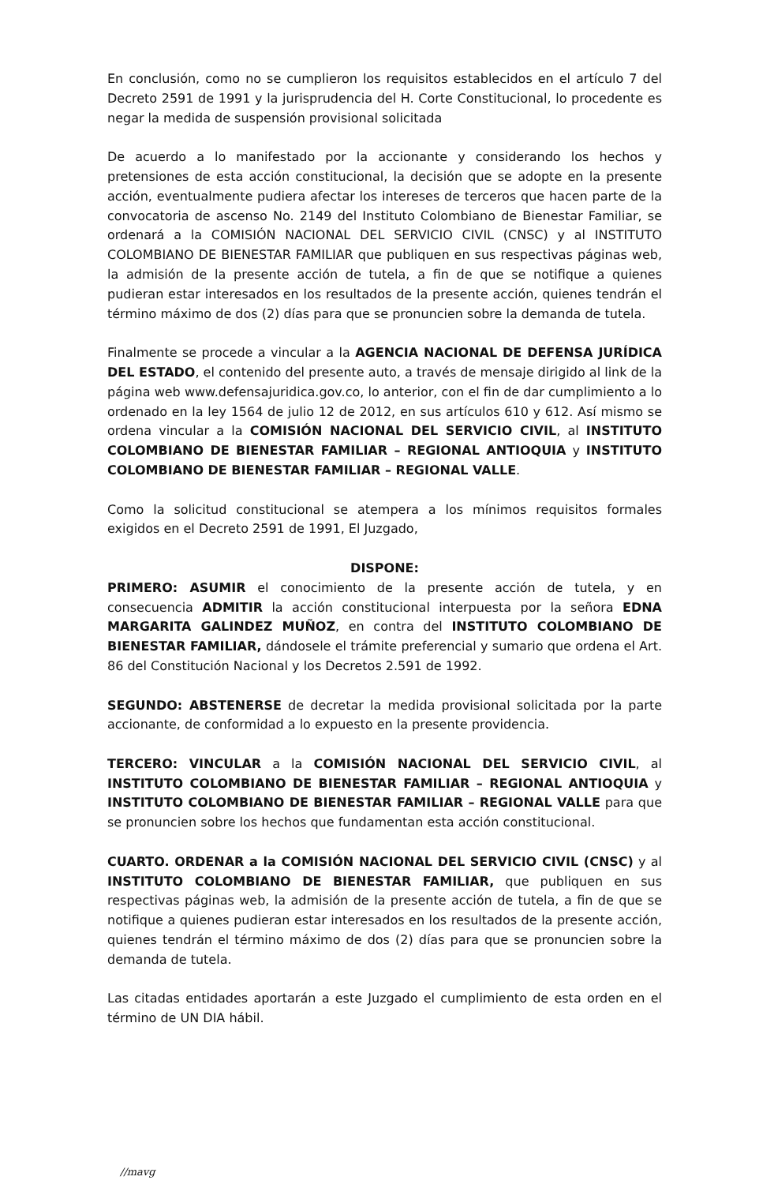En conclusión, como no se cumplieron los requisitos establecidos en el artículo 7 del Decreto 2591 de 1991 y la jurisprudencia del H. Corte Constitucional, lo procedente es negar la medida de suspensión provisional solicitada
De acuerdo a lo manifestado por la accionante y considerando los hechos y pretensiones de esta acción constitucional, la decisión que se adopte en la presente acción, eventualmente pudiera afectar los intereses de terceros que hacen parte de la convocatoria de ascenso No. 2149 del Instituto Colombiano de Bienestar Familiar, se ordenará a la COMISIÓN NACIONAL DEL SERVICIO CIVIL (CNSC) y al INSTITUTO COLOMBIANO DE BIENESTAR FAMILIAR que publiquen en sus respectivas páginas web, la admisión de la presente acción de tutela, a fin de que se notifique a quienes pudieran estar interesados en los resultados de la presente acción, quienes tendrán el término máximo de dos (2) días para que se pronuncien sobre la demanda de tutela.
Finalmente se procede a vincular a la AGENCIA NACIONAL DE DEFENSA JURÍDICA DEL ESTADO, el contenido del presente auto, a través de mensaje dirigido al link de la página web www.defensajuridica.gov.co, lo anterior, con el fin de dar cumplimiento a lo ordenado en la ley 1564 de julio 12 de 2012, en sus artículos 610 y 612. Así mismo se ordena vincular a la COMISIÓN NACIONAL DEL SERVICIO CIVIL, al INSTITUTO COLOMBIANO DE BIENESTAR FAMILIAR – REGIONAL ANTIOQUIA y INSTITUTO COLOMBIANO DE BIENESTAR FAMILIAR – REGIONAL VALLE.
Como la solicitud constitucional se atempera a los mínimos requisitos formales exigidos en el Decreto 2591 de 1991, El Juzgado,
DISPONE:
PRIMERO: ASUMIR el conocimiento de la presente acción de tutela, y en consecuencia ADMITIR la acción constitucional interpuesta por la señora EDNA MARGARITA GALINDEZ MUÑOZ, en contra del INSTITUTO COLOMBIANO DE BIENESTAR FAMILIAR, dándosele el trámite preferencial y sumario que ordena el Art. 86 del Constitución Nacional y los Decretos 2.591 de 1992.
SEGUNDO: ABSTENERSE de decretar la medida provisional solicitada por la parte accionante, de conformidad a lo expuesto en la presente providencia.
TERCERO: VINCULAR a la COMISIÓN NACIONAL DEL SERVICIO CIVIL, al INSTITUTO COLOMBIANO DE BIENESTAR FAMILIAR – REGIONAL ANTIOQUIA y INSTITUTO COLOMBIANO DE BIENESTAR FAMILIAR – REGIONAL VALLE para que se pronuncien sobre los hechos que fundamentan esta acción constitucional.
CUARTO. ORDENAR a la COMISIÓN NACIONAL DEL SERVICIO CIVIL (CNSC) y al INSTITUTO COLOMBIANO DE BIENESTAR FAMILIAR, que publiquen en sus respectivas páginas web, la admisión de la presente acción de tutela, a fin de que se notifique a quienes pudieran estar interesados en los resultados de la presente acción, quienes tendrán el término máximo de dos (2) días para que se pronuncien sobre la demanda de tutela.
Las citadas entidades aportarán a este Juzgado el cumplimiento de esta orden en el término de UN DIA hábil.
//mavg